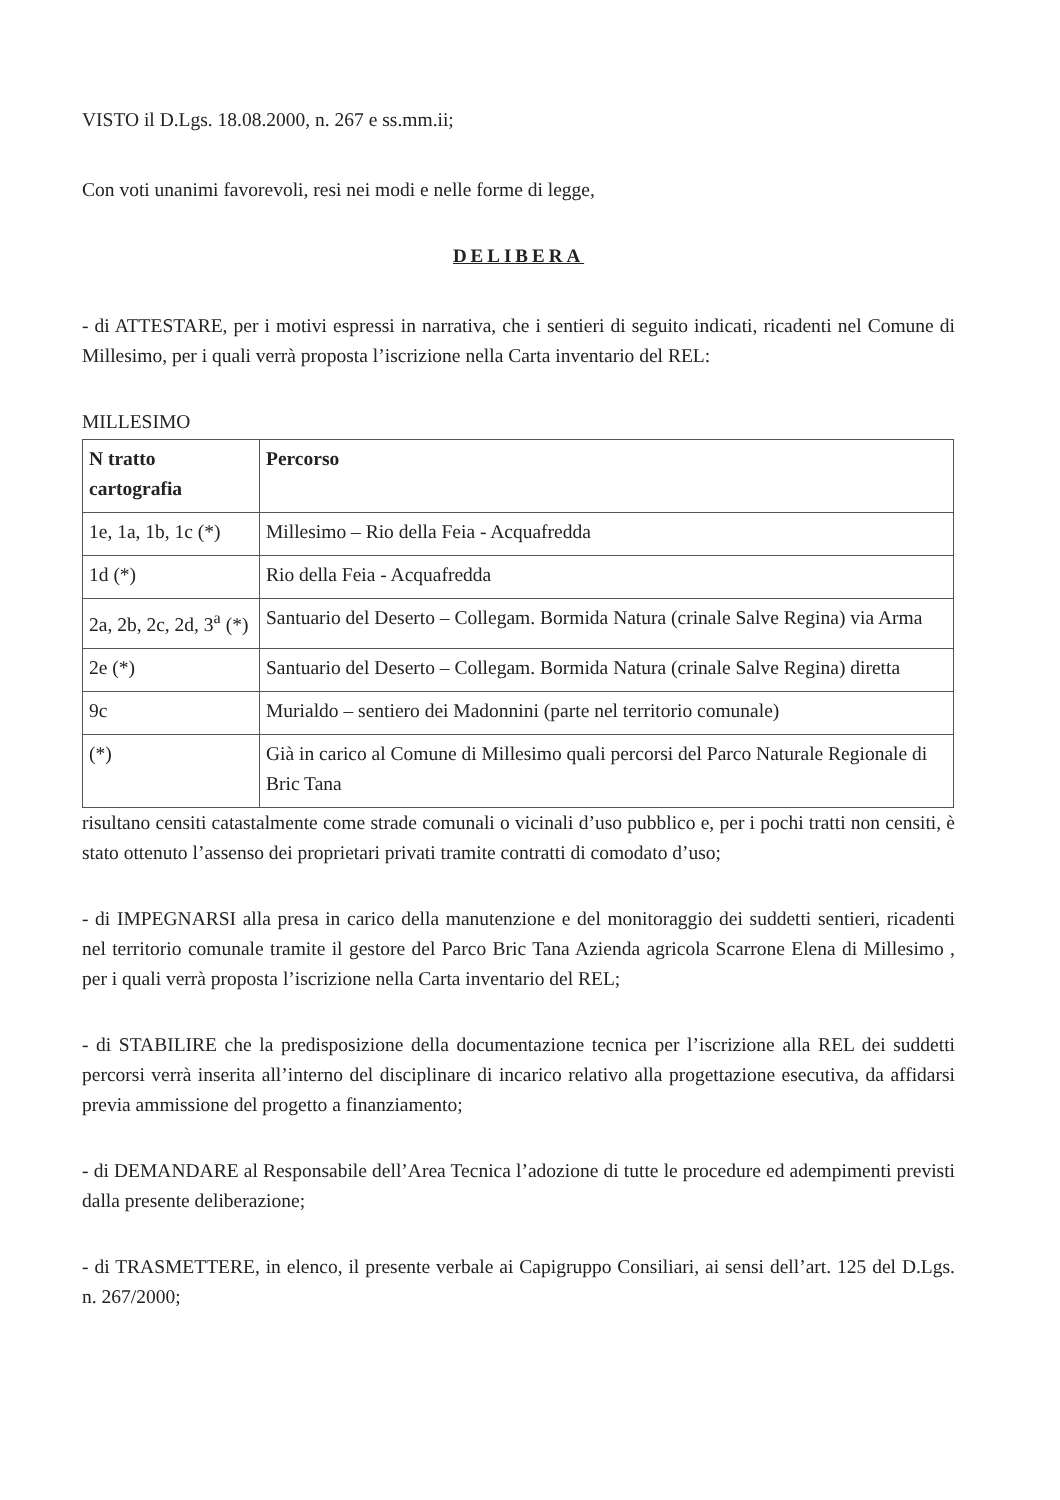VISTO il D.Lgs. 18.08.2000, n. 267 e ss.mm.ii;
Con voti unanimi favorevoli, resi nei modi e nelle forme di legge,
DELIBERA
- di ATTESTARE, per i motivi espressi in narrativa, che i sentieri di seguito indicati, ricadenti nel Comune di Millesimo, per i quali verrà proposta l’iscrizione nella Carta inventario del REL:
MILLESIMO
| N tratto cartografia | Percorso |
| 1e, 1a, 1b, 1c (*) | Millesimo – Rio della Feia - Acquafredda |
| 1d (*) | Rio della Feia - Acquafredda |
| 2a, 2b, 2c, 2d, 3<sup>a</sup> (*) | Santuario del Deserto – Collegam. Bormida Natura (crinale Salve Regina) via Arma |
| 2e (*) | Santuario del Deserto – Collegam. Bormida Natura (crinale Salve Regina) diretta |
| 9c | Murialdo – sentiero dei Madonnini (parte nel territorio comunale) |
| (*) | Già in carico al Comune di Millesimo quali percorsi del Parco Naturale Regionale di Bric Tana |
risultano censiti catastalmente come strade comunali o vicinali d’uso pubblico e, per i pochi tratti non censiti, è stato ottenuto l’assenso dei proprietari privati tramite contratti di comodato d’uso;
- di IMPEGNARSI alla presa in carico della manutenzione e del monitoraggio dei suddetti sentieri, ricadenti nel territorio comunale tramite il gestore del Parco Bric Tana Azienda agricola Scarrone Elena di Millesimo , per i quali verrà proposta l’iscrizione nella Carta inventario del REL;
- di STABILIRE che la predisposizione della documentazione tecnica per l’iscrizione alla REL dei suddetti percorsi verrà inserita all’interno del disciplinare di incarico relativo alla progettazione esecutiva, da affidarsi previa ammissione del progetto a finanziamento;
- di DEMANDARE al Responsabile dell’Area Tecnica l’adozione di tutte le procedure ed adempimenti previsti dalla presente deliberazione;
- di TRASMETTERE, in elenco, il presente verbale ai Capigruppo Consiliari, ai sensi dell’art. 125 del D.Lgs. n. 267/2000;